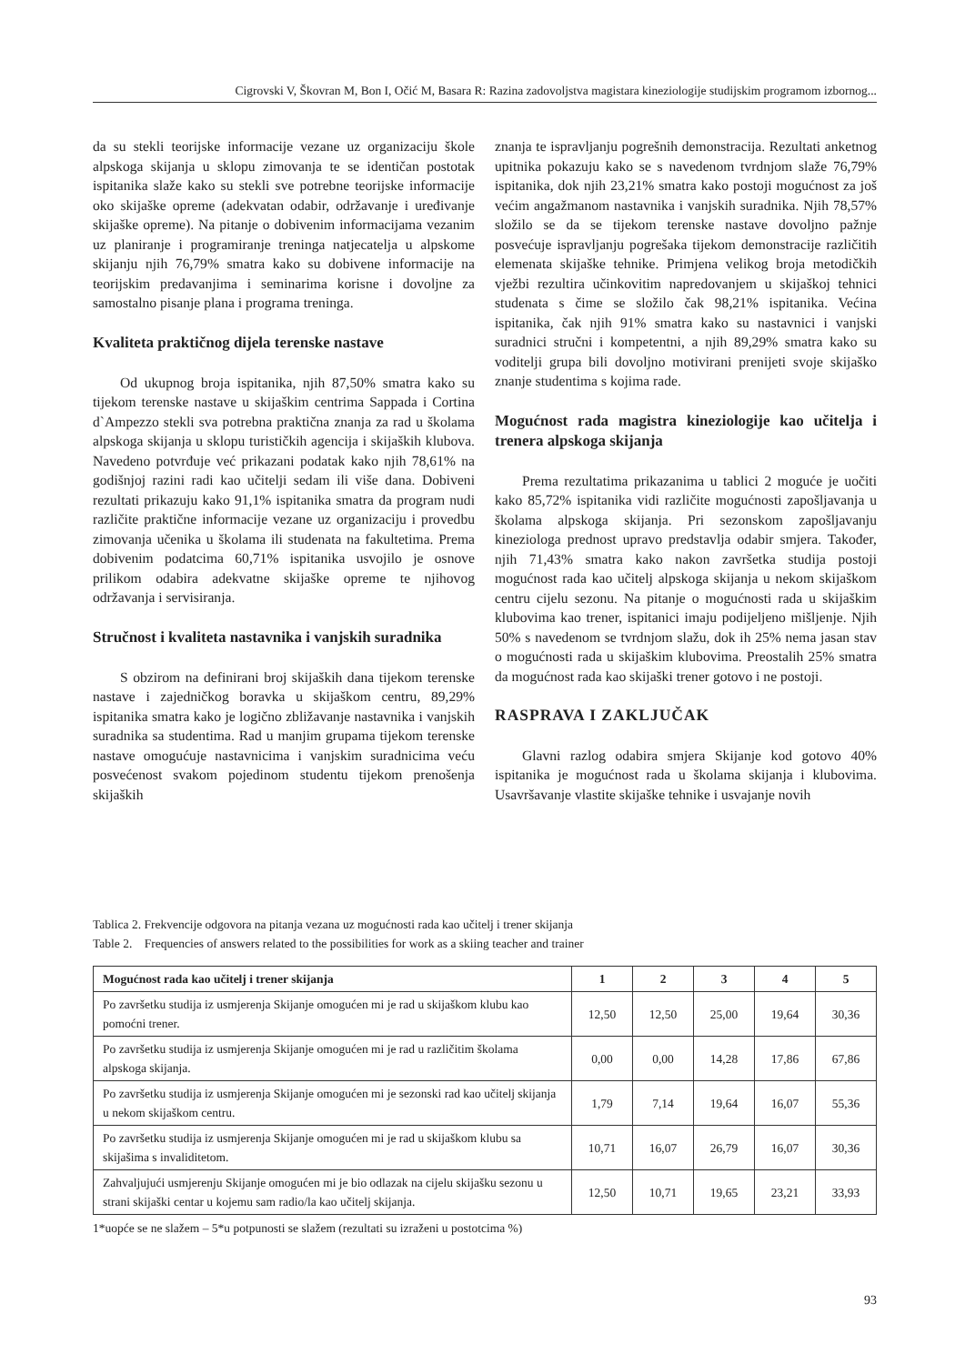Cigrovski V, Škovran M, Bon I, Očić M, Basara R: Razina zadovoljstva magistara kineziologije studijskim programom izbornog...
da su stekli teorijske informacije vezane uz organizaciju škole alpskoga skijanja u sklopu zimovanja te se identičan postotak ispitanika slaže kako su stekli sve potrebne teorijske informacije oko skijaške opreme (adekvatan odabir, održavanje i uređivanje skijaške opreme). Na pitanje o dobivenim informacijama vezanim uz planiranje i programiranje treninga natjecatelja u alpskome skijanju njih 76,79% smatra kako su dobivene informacije na teorijskim predavanjima i seminarima korisne i dovoljne za samostalno pisanje plana i programa treninga.
Kvaliteta praktičnog dijela terenske nastave
Od ukupnog broja ispitanika, njih 87,50% smatra kako su tijekom terenske nastave u skijaškim centrima Sappada i Cortina d`Ampezzo stekli sva potrebna praktična znanja za rad u školama alpskoga skijanja u sklopu turističkih agencija i skijaških klubova. Navedeno potvrđuje već prikazani podatak kako njih 78,61% na godišnjoj razini radi kao učitelji sedam ili više dana. Dobiveni rezultati prikazuju kako 91,1% ispitanika smatra da program nudi različite praktične informacije vezane uz organizaciju i provedbu zimovanja učenika u školama ili studenata na fakultetima. Prema dobivenim podatcima 60,71% ispitanika usvojilo je osnove prilikom odabira adekvatne skijaške opreme te njihovog održavanja i servisiranja.
Stručnost i kvaliteta nastavnika i vanjskih suradnika
S obzirom na definirani broj skijaških dana tijekom terenske nastave i zajedničkog boravka u skijaškom centru, 89,29% ispitanika smatra kako je logično zbližavanje nastavnika i vanjskih suradnika sa studentima. Rad u manjim grupama tijekom terenske nastave omogućuje nastavnicima i vanjskim suradnicima veću posvećenost svakom pojedinom studentu tijekom prenošenja skijaških
znanja te ispravljanju pogrešnih demonstracija. Rezultati anketnog upitnika pokazuju kako se s navedenom tvrdnjom slaže 76,79% ispitanika, dok njih 23,21% smatra kako postoji mogućnost za još većim angažmanom nastavnika i vanjskih suradnika. Njih 78,57% složilo se da se tijekom terenske nastave dovoljno pažnje posvećuje ispravljanju pogrešaka tijekom demonstracije različitih elemenata skijaške tehnike. Primjena velikog broja metodičkih vježbi rezultira učinkovitim napredovanjem u skijaškoj tehnici studenata s čime se složilo čak 98,21% ispitanika. Većina ispitanika, čak njih 91% smatra kako su nastavnici i vanjski suradnici stručni i kompetentni, a njih 89,29% smatra kako su voditelji grupa bili dovoljno motivirani prenijeti svoje skijaško znanje studentima s kojima rade.
Mogućnost rada magistra kineziologije kao učitelja i trenera alpskoga skijanja
Prema rezultatima prikazanima u tablici 2 moguće je uočiti kako 85,72% ispitanika vidi različite mogućnosti zapošljavanja u školama alpskoga skijanja. Pri sezonskom zapošljavanju kineziologa prednost upravo predstavlja odabir smjera. Također, njih 71,43% smatra kako nakon završetka studija postoji mogućnost rada kao učitelj alpskoga skijanja u nekom skijaškom centru cijelu sezonu. Na pitanje o mogućnosti rada u skijaškim klubovima kao trener, ispitanici imaju podijeljeno mišljenje. Njih 50% s navedenom se tvrdnjom slažu, dok ih 25% nema jasan stav o mogućnosti rada u skijaškim klubovima. Preostalih 25% smatra da mogućnost rada kao skijaški trener gotovo i ne postoji.
RASPRAVA I ZAKLJUČAK
Glavni razlog odabira smjera Skijanje kod gotovo 40% ispitanika je mogućnost rada u školama skijanja i klubovima. Usavršavanje vlastite skijaške tehnike i usvajanje novih
Tablica 2. Frekvencije odgovora na pitanja vezana uz mogućnosti rada kao učitelj i trener skijanja
Table 2. Frequencies of answers related to the possibilities for work as a skiing teacher and trainer
| Mogućnost rada kao učitelj i trener skijanja | 1 | 2 | 3 | 4 | 5 |
| --- | --- | --- | --- | --- | --- |
| Po završetku studija iz usmjerenja Skijanje omogućen mi je rad u skijaškom klubu kao pomoćni trener. | 12,50 | 12,50 | 25,00 | 19,64 | 30,36 |
| Po završetku studija iz usmjerenja Skijanje omogućen mi je rad u različitim školama alpskoga skijanja. | 0,00 | 0,00 | 14,28 | 17,86 | 67,86 |
| Po završetku studija iz usmjerenja Skijanje omogućen mi je sezonski rad kao učitelj skijanja u nekom skijaškom centru. | 1,79 | 7,14 | 19,64 | 16,07 | 55,36 |
| Po završetku studija iz usmjerenja Skijanje omogućen mi je rad u skijaškom klubu sa skijašima s invaliditetom. | 10,71 | 16,07 | 26,79 | 16,07 | 30,36 |
| Zahvaljujući usmjerenju Skijanje omogućen mi je bio odlazak na cijelu skijašku sezonu u strani skijaški centar u kojemu sam radio/la kao učitelj skijanja. | 12,50 | 10,71 | 19,65 | 23,21 | 33,93 |
1*uopće se ne slažem – 5*u potpunosti se slažem (rezultati su izraženi u postotcima %)
93